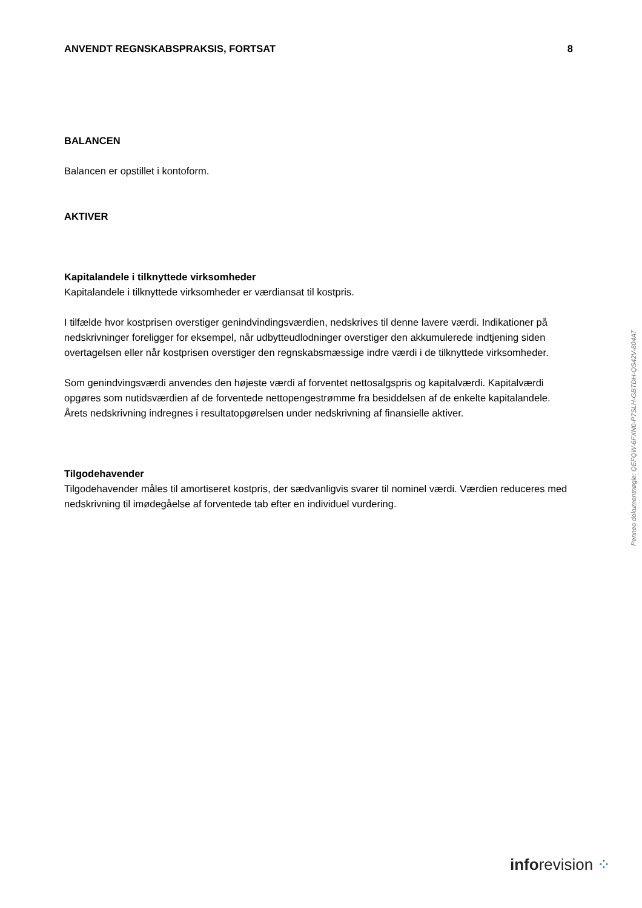ANVENDT REGNSKABSPRAKSIS, FORTSAT 8
BALANCEN
Balancen er opstillet i kontoform.
AKTIVER
Kapitalandele i tilknyttede virksomheder
Kapitalandele i tilknyttede virksomheder er værdiansat til kostpris.
I tilfælde hvor kostprisen overstiger genindvindingsværdien, nedskrives til denne lavere værdi. Indikationer på nedskrivninger foreligger for eksempel, når udbytteudlodninger overstiger den akkumulerede indtjening siden overtagelsen eller når kostprisen overstiger den regnskabsmæssige indre værdi i de tilknyttede virksomheder.
Som genindvingsværdi anvendes den højeste værdi af forventet nettosalgspris og kapitalværdi. Kapitalværdi opgøres som nutidsværdien af de forventede nettopengestrømme fra besiddelsen af de enkelte kapitalandele. Årets nedskrivning indregnes i resultatopgørelsen under nedskrivning af finansielle aktiver.
Tilgodehavender
Tilgodehavender måles til amortiseret kostpris, der sædvanligvis svarer til nominel værdi. Værdien reduceres med nedskrivning til imødegåelse af forventede tab efter en individuel vurdering.
Penneo dokumentnøgle: QEFQW-6FXN0-P7SLH-GBTDH-QS42V-804AT
inforevision ⁘